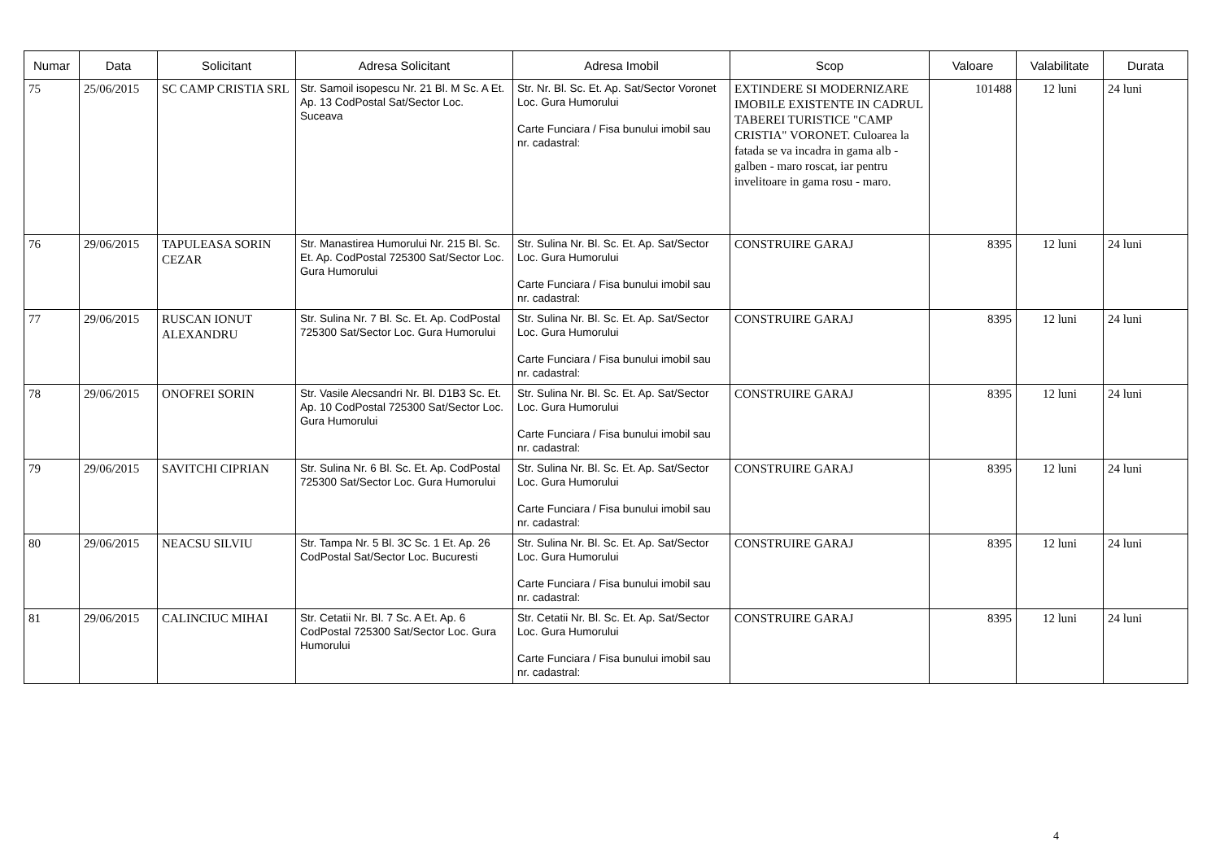| Numar | Data | Solicitant | Adresa Solicitant | Adresa Imobil | Scop | Valoare | Valabilitate | Durata |
| --- | --- | --- | --- | --- | --- | --- | --- | --- |
| 75 | 25/06/2015 | SC CAMP CRISTIA SRL | Str. Samoil isopescu Nr. 21 Bl. M Sc. A Et. Ap. 13 CodPostal Sat/Sector Loc. Suceava | Str. Nr. Bl. Sc. Et. Ap. Sat/Sector Voronet Loc. Gura Humorului Carte Funciara / Fisa bunului imobil sau nr. cadastral: | EXTINDERE SI MODERNIZARE IMOBILE EXISTENTE IN CADRUL TABEREI TURISTICE "CAMP CRISTIA" VORONET. Culoarea la fatada se va incadra in gama alb - galben - maro roscat, iar pentru invelitoare in gama rosu - maro. | 101488 | 12 luni | 24 luni |
| 76 | 29/06/2015 | TAPULEASA SORIN CEZAR | Str. Manastirea Humorului Nr. 215 Bl. Sc. Et. Ap. CodPostal 725300 Sat/Sector Loc. Gura Humorului | Str. Sulina Nr. Bl. Sc. Et. Ap. Sat/Sector Loc. Gura Humorului Carte Funciara / Fisa bunului imobil sau nr. cadastral: | CONSTRUIRE GARAJ | 8395 | 12 luni | 24 luni |
| 77 | 29/06/2015 | RUSCAN IONUT ALEXANDRU | Str. Sulina Nr. 7 Bl. Sc. Et. Ap. CodPostal 725300 Sat/Sector Loc. Gura Humorului | Str. Sulina Nr. Bl. Sc. Et. Ap. Sat/Sector Loc. Gura Humorului Carte Funciara / Fisa bunului imobil sau nr. cadastral: | CONSTRUIRE GARAJ | 8395 | 12 luni | 24 luni |
| 78 | 29/06/2015 | ONOFREI SORIN | Str. Vasile Alecsandri Nr. Bl. D1B3 Sc. Et. Ap. 10 CodPostal 725300 Sat/Sector Loc. Gura Humorului | Str. Sulina Nr. Bl. Sc. Et. Ap. Sat/Sector Loc. Gura Humorului Carte Funciara / Fisa bunului imobil sau nr. cadastral: | CONSTRUIRE GARAJ | 8395 | 12 luni | 24 luni |
| 79 | 29/06/2015 | SAVITCHI CIPRIAN | Str. Sulina Nr. 6 Bl. Sc. Et. Ap. CodPostal 725300 Sat/Sector Loc. Gura Humorului | Str. Sulina Nr. Bl. Sc. Et. Ap. Sat/Sector Loc. Gura Humorului Carte Funciara / Fisa bunului imobil sau nr. cadastral: | CONSTRUIRE GARAJ | 8395 | 12 luni | 24 luni |
| 80 | 29/06/2015 | NEACSU SILVIU | Str. Tampa Nr. 5 Bl. 3C Sc. 1 Et. Ap. 26 CodPostal Sat/Sector Loc. Bucuresti | Str. Sulina Nr. Bl. Sc. Et. Ap. Sat/Sector Loc. Gura Humorului Carte Funciara / Fisa bunului imobil sau nr. cadastral: | CONSTRUIRE GARAJ | 8395 | 12 luni | 24 luni |
| 81 | 29/06/2015 | CALINCIUC MIHAI | Str. Cetatii Nr. Bl. 7 Sc. A Et. Ap. 6 CodPostal 725300 Sat/Sector Loc. Gura Humorului | Str. Cetatii Nr. Bl. Sc. Et. Ap. Sat/Sector Loc. Gura Humorului Carte Funciara / Fisa bunului imobil sau nr. cadastral: | CONSTRUIRE GARAJ | 8395 | 12 luni | 24 luni |
4